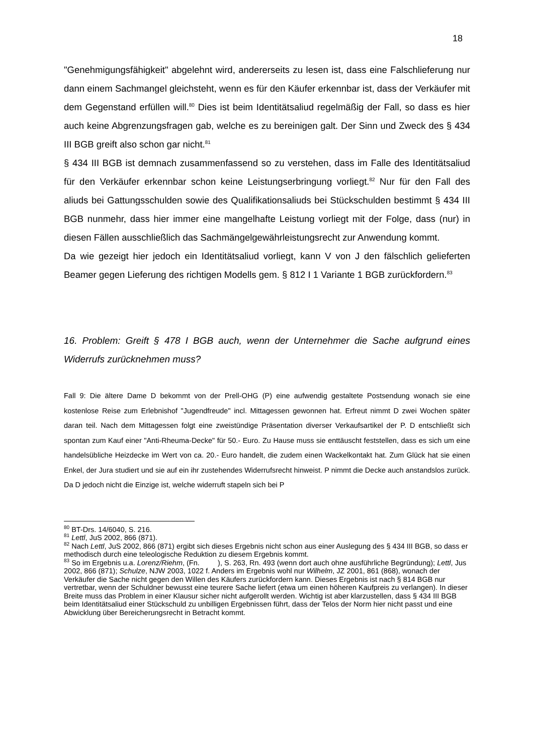18
"Genehmigungsfähigkeit" abgelehnt wird, andererseits zu lesen ist, dass eine Falschlieferung nur dann einem Sachmangel gleichsteht, wenn es für den Käufer erkennbar ist, dass der Verkäufer mit dem Gegenstand erfüllen will.<sup>80</sup> Dies ist beim Identitätsaliud regelmäßig der Fall, so dass es hier auch keine Abgrenzungsfragen gab, welche es zu bereinigen galt. Der Sinn und Zweck des § 434 III BGB greift also schon gar nicht.<sup>81</sup>
§ 434 III BGB ist demnach zusammenfassend so zu verstehen, dass im Falle des Identitätsaliud für den Verkäufer erkennbar schon keine Leistungserbringung vorliegt.<sup>82</sup> Nur für den Fall des aliuds bei Gattungsschulden sowie des Qualifikationsaliuds bei Stückschulden bestimmt § 434 III BGB nunmehr, dass hier immer eine mangelhafte Leistung vorliegt mit der Folge, dass (nur) in diesen Fällen ausschließlich das Sachmängelgewährleistungsrecht zur Anwendung kommt.
Da wie gezeigt hier jedoch ein Identitätsaliud vorliegt, kann V von J den fälschlich gelieferten Beamer gegen Lieferung des richtigen Modells gem. § 812 I 1 Variante 1 BGB zurückfordern.<sup>83</sup>
16. Problem: Greift § 478 I BGB auch, wenn der Unternehmer die Sache aufgrund eines Widerrufs zurücknehmen muss?
Fall 9: Die ältere Dame D bekommt von der Prell-OHG (P) eine aufwendig gestaltete Postsendung wonach sie eine kostenlose Reise zum Erlebnishof "Jugendfreude" incl. Mittagessen gewonnen hat. Erfreut nimmt D zwei Wochen später daran teil. Nach dem Mittagessen folgt eine zweistündige Präsentation diverser Verkaufsartikel der P. D entschließt sich spontan zum Kauf einer "Anti-Rheuma-Decke" für 50.- Euro. Zu Hause muss sie enttäuscht feststellen, dass es sich um eine handelsübliche Heizdecke im Wert von ca. 20.- Euro handelt, die zudem einen Wackelkontakt hat. Zum Glück hat sie einen Enkel, der Jura studiert und sie auf ein ihr zustehendes Widerrufsrecht hinweist. P nimmt die Decke auch anstandslos zurück. Da D jedoch nicht die Einzige ist, welche widerruft stapeln sich bei P
<sup>80</sup> BT-Drs. 14/6040, S. 216.
<sup>81</sup> Lettl, JuS 2002, 866 (871).
<sup>82</sup> Nach Lettl, JuS 2002, 866 (871) ergibt sich dieses Ergebnis nicht schon aus einer Auslegung des § 434 III BGB, so dass er methodisch durch eine teleologische Reduktion zu diesem Ergebnis kommt.
<sup>83</sup> So im Ergebnis u.a. Lorenz/Riehm, (Fn. ), S. 263, Rn. 493 (wenn dort auch ohne ausführliche Begründung); Lettl, Jus 2002, 866 (871); Schulze, NJW 2003, 1022 f. Anders im Ergebnis wohl nur Wilhelm, JZ 2001, 861 (868), wonach der Verkäufer die Sache nicht gegen den Willen des Käufers zurückfordern kann. Dieses Ergebnis ist nach § 814 BGB nur vertretbar, wenn der Schuldner bewusst eine teurere Sache liefert (etwa um einen höheren Kaufpreis zu verlangen). In dieser Breite muss das Problem in einer Klausur sicher nicht aufgerollt werden. Wichtig ist aber klarzustellen, dass § 434 III BGB beim Identitätsaliud einer Stückschuld zu unbilligen Ergebnissen führt, dass der Telos der Norm hier nicht passt und eine Abwicklung über Bereicherungsrecht in Betracht kommt.